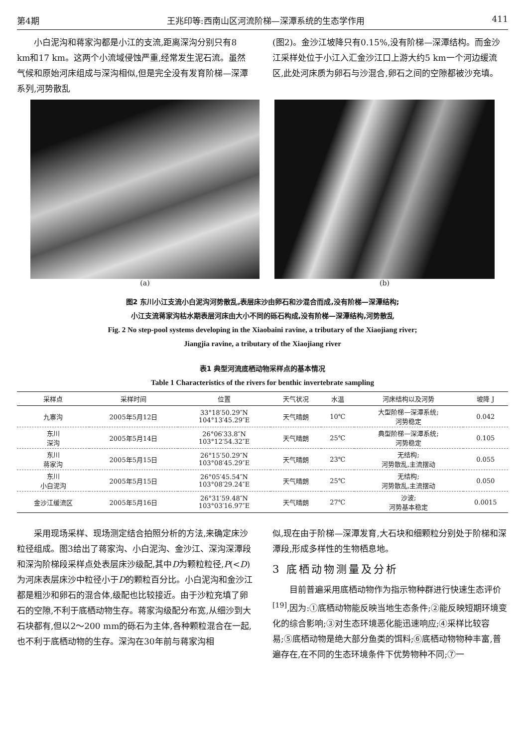第4期 王兆印等:西南山区河流阶梯—深潭系统的生态学作用 411
小白泥沟和蒋家沟都是小江的支流,距离深沟分别只有8 km和17 km。这两个小流域侵蚀严重,经常发生泥石流。虽然气候和原始河床组成与深沟相似,但是完全没有发育阶梯—深潭系列,河势散乱
(图2)。金沙江坡降只有0.15%,没有阶梯—深潭结构。而金沙江采样处位于小江入汇金沙江口上游大约5 km一个河边缓流区,此处河床质为卵石与沙混合,卵石之间的空隙都被沙充填。
(a) (b)
图2 东川小江支流小白泥沟河势散乱,表层床沙由卵石和沙混合而成,没有阶梯—深潭结构;
小江支流蒋家沟枯水期表层河床由大小不同的砾石构成,没有阶梯—深潭结构,河势散乱
Fig. 2 No step-pool systems developing in the Xiaobaini ravine, a tributary of the Xiaojiang river;
Jiangjia ravine, a tributary of the Xiaojiang river
表1 典型河流底栖动物采样点的基本情况
Table 1 Characteristics of the rivers for benthic invertebrate sampling
| 采样点 | 采样时间 | 位置 | 天气状况 | 水温 | 河床结构以及河势 | 坡降 J |
| --- | --- | --- | --- | --- | --- | --- |
| 九寨沟 | 2005年5月12日 | 33°18′50.29″N 104°13′45.29″E | 天气晴朗 | 10℃ | 大型阶梯—深潭系统; 河势稳定 | 0.042 |
| 东川 深沟 | 2005年5月14日 | 26°06′33.8″N 103°12′54.32″E | 天气晴朗 | 25℃ | 典型阶梯—深潭系统; 河势稳定 | 0.105 |
| 东川 蒋家沟 | 2005年5月15日 | 26°15′50.29″N 103°08′45.29″E | 天气晴朗 | 23℃ | 无结构; 河势散乱,主流摆动 | 0.055 |
| 东川 小白泥沟 | 2005年5月15日 | 26°05′45.54″N 103°08′29.24″E | 天气晴朗 | 25℃ | 无结构; 河势散乱,主流摆动 | 0.050 |
| 金沙江缓流区 | 2005年5月16日 | 26°31′59.48″N 103°03′16.97″E | 天气晴朗 | 27℃ | 沙波; 河势基本稳定 | 0.0015 |
采用现场采样、现场测定结合拍照分析的方法,来确定床沙粒径组成。图3给出了蒋家沟、小白泥沟、金沙江、深沟深潭段和深沟阶梯段采样点处表层床沙级配,其中D为颗粒粒径,P(<D)为河床表层床沙中粒径小于D的颗粒百分比。小白泥沟和金沙江都是粗沙和卵石的混合体,级配也比较接近。由于沙粒充填了卵石的空隙,不利于底栖动物生存。蒋家沟级配分布宽,从细沙到大石块都有,但以2～200 mm的砾石为主体,各种颗粒混合在一起,也不利于底栖动物的生存。深沟在30年前与蒋家沟相
似,现在由于阶梯—深潭发育,大石块和细颗粒分别处于阶梯和深潭段,形成多样性的生物栖息地。
3 底栖动物测量及分析
目前普遍采用底栖动物作为指示物种群进行快速生态评价<sup>[19]</sup>,因为:①底栖动物能反映当地生态条件;②能反映短期环境变化的综合影响;③对生态环境恶化能迅速响应;④采样比较容易;⑤底栖动物是绝大部分鱼类的饵料;⑥底栖动物物种丰富,普遍存在,在不同的生态环境条件下优势物种不同;⑦一